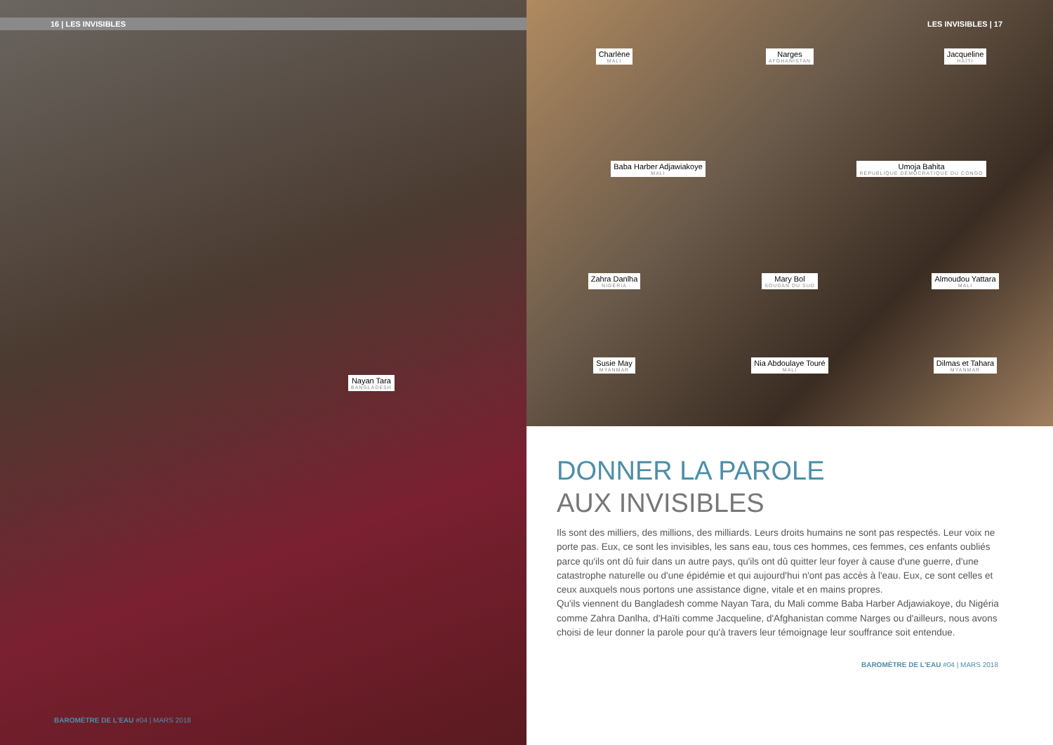16 | LES INVISIBLES
Nayan Tara BANGLADESH
BAROMÈTRE DE L'EAU #04 | MARS 2018
LES INVISIBLES | 17
Charlène MALI
Narges AFGHANISTAN
Jacqueline HAÏTI
Baba Harber Adjawiakoye MALI
Umoja Bahita RÉPUBLIQUE DÉMOCRATIQUE DU CONGO
Zahra Danlha NIGÉRIA
Mary Bol SOUDAN DU SUD
Almoudou Yattara MALI
Susie May MYANMAR
Nia Abdoulaye Touré MALI
Dilmas et Tahara MYANMAR
DONNER LA PAROLE
AUX INVISIBLES
Ils sont des milliers, des millions, des milliards. Leurs droits humains ne sont pas respectés. Leur voix ne porte pas. Eux, ce sont les invisibles, les sans eau, tous ces hommes, ces femmes, ces enfants oubliés parce qu'ils ont dû fuir dans un autre pays, qu'ils ont dû quitter leur foyer à cause d'une guerre, d'une catastrophe naturelle ou d'une épidémie et qui aujourd'hui n'ont pas accès à l'eau. Eux, ce sont celles et ceux auxquels nous portons une assistance digne, vitale et en mains propres.
Qu'ils viennent du Bangladesh comme Nayan Tara, du Mali comme Baba Harber Adjawiakoye, du Nigéria comme Zahra Danlha, d'Haïti comme Jacqueline, d'Afghanistan comme Narges ou d'ailleurs, nous avons choisi de leur donner la parole pour qu'à travers leur témoignage leur souffrance soit entendue.
BAROMÈTRE DE L'EAU #04 | MARS 2018